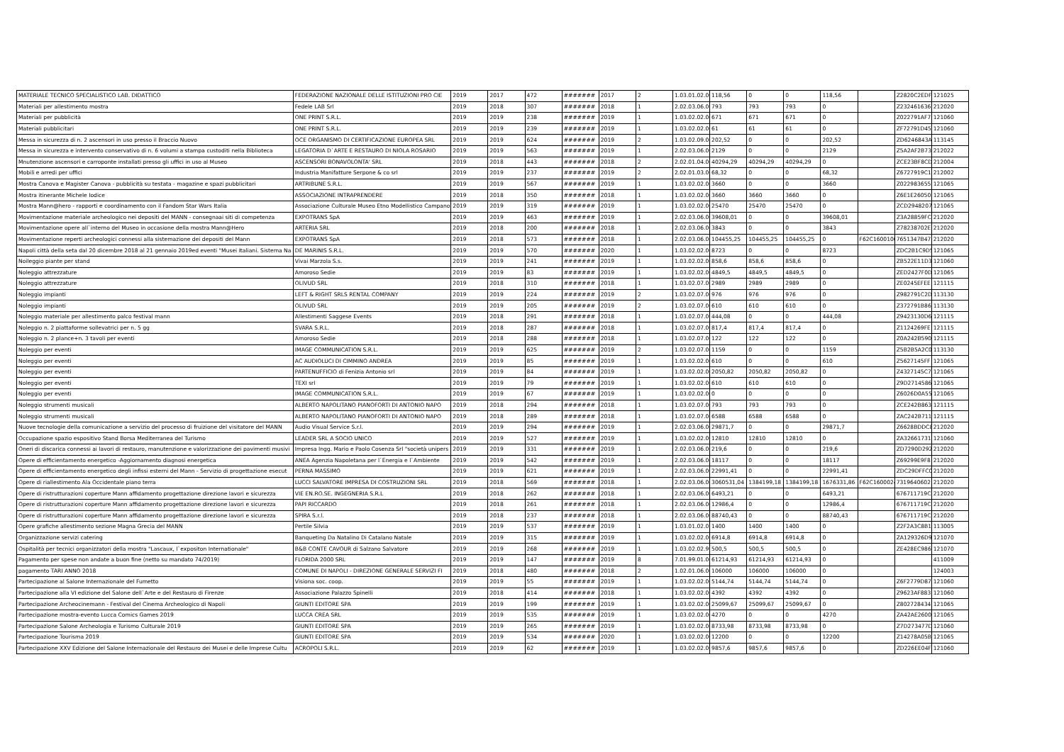| MATERIALE TECNICO SPECIALISTICO LAB. DIDATTICO | FEDERAZIONE NAZIONALE DELLE ISTITUZIONI PRO CIE | 2019 | 2017 | 472 | ####### | 2017 | 2 | 1.03.01.02.00 | 118,56 | 0 | 0 | 118,56 | | Z2820C2EDF | 121025 |
| Materiali per allestimento mostra | Fedele LAB Srl | 2019 | 2018 | 307 | ####### | 2018 | 1 | 2.02.03.06.00 | 793 | 793 | 793 | 0 | | Z232461636 | 212020 |
| Materiali per pubblicità | ONE PRINT S.R.L. | 2019 | 2019 | 238 | ####### | 2019 | 1 | 1.03.02.02.00 | 671 | 671 | 671 | 0 | | Z022791AF7 | 121060 |
| Materiali pubblicitari | ONE PRINT S.R.L. | 2019 | 2019 | 239 | ####### | 2019 | 1 | 1.03.02.02.00 | 61 | 61 | 61 | 0 | | ZF72791D45 | 121060 |
| Messa in sicurezza di n. 2 ascensori in uso presso il Braccio Nuovo | OCE ORGANISMO DI CERTIFICAZIONE EUROPEA SRL | 2019 | 2019 | 624 | ####### | 2019 | 2 | 1.03.02.09.00 | 202,52 | 0 | 0 | 202,52 | | ZD6246843A | 113145 |
| Messa in sicurezza e intervento conservativo di n. 6 volumi a stampa custoditi nella Biblioteca | LEGATORIA D`ARTE E RESTAURO DI NIOLA ROSARIO | 2019 | 2019 | 563 | ####### | 2019 | 1 | 2.02.03.06.00 | 2129 | 0 | 0 | 2129 | | Z5A2AF2B73 | 212022 |
| Mnutenzione ascensori e carroponte installati presso gli uffici in uso al Museo | ASCENSORI BONAVOLONTA' SRL | 2019 | 2018 | 443 | ####### | 2018 | 2 | 2.02.01.04.00 | 40294,29 | 40294,29 | 40294,29 | 0 | | ZCE23BF8CD | 212004 |
| Mobili e arredi per uffici | Industria Manifatture Serpone & co srl | 2019 | 2019 | 237 | ####### | 2019 | 2 | 2.02.01.03.00 | 68,32 | 0 | 0 | 68,32 | | Z6727919C1 | 212002 |
| Mostra Canova e Magister Canova - pubblicità su testata - magazine e spazi pubblicitari | ARTRIBUNE S.R.L. | 2019 | 2019 | 567 | ####### | 2019 | 1 | 1.03.02.02.00 | 3660 | 0 | 0 | 3660 | | Z022983655 | 121065 |
| Mostra itinerante Michele Iodice | ASSOCIAZIONE INTRAPRENDERE | 2019 | 2018 | 350 | ####### | 2018 | 1 | 1.03.02.02.00 | 3660 | 3660 | 3660 | 0 | | Z6E1E26050 | 121065 |
| Mostra Mann@hero - rapporti e coordinamento con il Fandom Star Wars Italia | Associazione Culturale Museo Etno Modellistico Campano | 2019 | 2019 | 319 | ####### | 2019 | 1 | 1.03.02.02.00 | 25470 | 25470 | 25470 | 0 | | ZCD2948207 | 121065 |
| Movimentazione materiale archeologico nei depositi del MANN - consegnaai siti di competenza | EXPOTRANS SpA | 2019 | 2019 | 463 | ####### | 2019 | 1 | 2.02.03.06.00 | 39608,01 | 0 | 0 | 39608,01 | | Z3A28859FC | 212020 |
| Movimentazione opere all`interno del Museo in occasione della mostra Mann@Hero | ARTERIA SRL | 2019 | 2018 | 200 | ####### | 2018 | 1 | 2.02.03.06.00 | 3843 | 0 | 0 | 3843 | | Z78238702E | 212020 |
| Movimentazione reperti archeologici connessi alla sistemazione dei depositi del Mann | EXPOTRANS SpA | 2019 | 2018 | 573 | ####### | 2018 | 1 | 2.02.03.06.00 | 104455,25 | 104455,25 | 104455,25 | 0 | F62C1600100 | 7651347B47 | 212020 |
| Napoli città della seta dal 20 dicembre 2018 al 21 gennaio 2019ed eventi "Musei Italiani. Sistema Na | DE MARINIS S.R.L. | 2019 | 2019 | 570 | ####### | 2020 | 1 | 1.03.02.02.00 | 8723 | 0 | 0 | 8723 | | ZDC2B1C9D5 | 121065 |
| Noileggio piante per stand | Vivai Marzola S.s. | 2019 | 2019 | 241 | ####### | 2019 | 1 | 1.03.02.02.00 | 858,6 | 858,6 | 858,6 | 0 | | ZB522E11D3 | 121060 |
| Noleggio attrezzature | Amoroso Sedie | 2019 | 2019 | 83 | ####### | 2019 | 1 | 1.03.02.02.00 | 4849,5 | 4849,5 | 4849,5 | 0 | | ZED2427F0D | 121065 |
| Noleggio attrezzature | OLIVUD SRL | 2019 | 2018 | 310 | ####### | 2018 | 1 | 1.03.02.07.00 | 2989 | 2989 | 2989 | 0 | | ZE0245EFEE | 121115 |
| Noleggio impianti | LEFT & RIGHT SRLS RENTAL COMPANY | 2019 | 2019 | 224 | ####### | 2019 | 2 | 1.03.02.07.00 | 976 | 976 | 976 | 0 | | Z982791C2D | 113130 |
| Noleggio impianti | OLIVUD SRL | 2019 | 2019 | 205 | ####### | 2019 | 2 | 1.03.02.07.00 | 610 | 610 | 610 | 0 | | Z372791B86 | 113130 |
| Noleggio materiale per allestimento palco festival mann | Allestimenti Saggese Events | 2019 | 2018 | 291 | ####### | 2018 | 1 | 1.03.02.07.00 | 444,08 | 0 | 0 | 444,08 | | Z9423130D6 | 121115 |
| Noleggio n. 2 piattaforme sollevatrici per n. 5 gg | SVARA S.R.L. | 2019 | 2018 | 287 | ####### | 2018 | 1 | 1.03.02.07.00 | 817,4 | 817,4 | 817,4 | 0 | | Z1124269FE | 121115 |
| Noleggio n. 2 plance+n. 3 tavoli per eventi | Amoroso Sedie | 2019 | 2018 | 288 | ####### | 2018 | 1 | 1.03.02.07.00 | 122 | 122 | 122 | 0 | | Z0A242B590 | 121115 |
| Noleggio per eventi | IMAGE COMMUNICATION S.R.L. | 2019 | 2019 | 625 | ####### | 2019 | 2 | 1.03.02.07.00 | 1159 | 0 | 0 | 1159 | | Z5B2B5A2C0 | 113130 |
| Noleggio per eventi | AC AUDIOLUCI DI CIMMINO ANDREA | 2019 | 2019 | 85 | ####### | 2019 | 1 | 1.03.02.02.00 | 610 | 0 | 0 | 610 | | Z5627145FF | 121065 |
| Noleggio per eventi | PARTENUFFICIO di Fenizia Antonio srl | 2019 | 2019 | 84 | ####### | 2019 | 1 | 1.03.02.02.00 | 2050,82 | 2050,82 | 2050,82 | 0 | | Z4327145C7 | 121065 |
| Noleggio per eventi | TEXI srl | 2019 | 2019 | 79 | ####### | 2019 | 1 | 1.03.02.02.00 | 610 | 610 | 610 | 0 | | Z9D2714586 | 121065 |
| Noleggio per eventi | IMAGE COMMUNICATION S.R.L. | 2019 | 2019 | 67 | ####### | 2019 | 1 | 1.03.02.02.00 | 0 | 0 | 0 | 0 | | Z6026D0A55 | 121065 |
| Noleggio strumenti musicali | ALBERTO NAPOLITANO PIANOFORTI DI ANTONIO NAPO | 2019 | 2018 | 294 | ####### | 2018 | 1 | 1.03.02.07.00 | 793 | 793 | 793 | 0 | | ZCE242B863 | 121115 |
| Noleggio strumenti musicali | ALBERTO NAPOLITANO PIANOFORTI DI ANTONIO NAPO | 2019 | 2018 | 289 | ####### | 2018 | 1 | 1.03.02.07.00 | 6588 | 6588 | 6588 | 0 | | ZAC242B711 | 121115 |
| Nuove tecnologie della comunicazione a servizio del processo di fruizione del visitatore del MANN | Audio Visual Service S.r.l. | 2019 | 2019 | 294 | ####### | 2019 | 1 | 2.02.03.06.00 | 29871,7 | 0 | 0 | 29871,7 | | Z6628BDDC8 | 212020 |
| Occupazione spazio espositivo Stand Borsa Mediterranea del Turismo | LEADER SRL A SOCIO UNICO | 2019 | 2019 | 527 | ####### | 2019 | 1 | 1.03.02.02.00 | 12810 | 12810 | 12810 | 0 | | ZA32661731 | 121060 |
| Oneri di discarica connessi ai lavori di restauro, manutenzione e valorizzazione dei pavimenti musivi | Impresa Ingg. Mario e Paolo Cosenza Srl "società unipers | 2019 | 2019 | 331 | ####### | 2019 | 1 | 2.02.03.06.00 | 219,6 | 0 | 0 | 219,6 | | ZD7290D292 | 212020 |
| Opere di efficientamento energetico -Aggiornamento diagnosi energetica | ANEA Agenzia Napoletana per l`Energia e l`Ambiente | 2019 | 2019 | 542 | ####### | 2019 | 1 | 2.02.03.06.00 | 18117 | 0 | 0 | 18117 | | Z69299E9F8 | 212020 |
| Opere di efficientamento energetico degli infissi esterni del Mann - Servizio di progettazione esecut | PERNA MASSIMO | 2019 | 2019 | 621 | ####### | 2019 | 1 | 2.02.03.06.00 | 22991,41 | 0 | 0 | 22991,41 | | ZDC29DFFC0 | 212020 |
| Opere di riallestimento Ala Occidentale piano terra | LUCCI SALVATORE IMPRESA DI COSTRUZIONI SRL | 2019 | 2018 | 569 | ####### | 2018 | 1 | 2.02.03.06.00 | 3060531,04 | 1384199,18 | 1384199,18 | 1676331,86 | F62C1600024 | 7319640602 | 212020 |
| Opere di ristrutturazioni coperture Mann affidamento progettazione direzione lavori e sicurezza | VIE EN.RO.SE. INGEGNERIA S.R.L | 2019 | 2018 | 262 | ####### | 2018 | 1 | 2.02.03.06.00 | 6493,21 | 0 | 0 | 6493,21 | | 676711719C | 212020 |
| Opere di ristrutturazioni coperture Mann affidamento progettazione direzione lavori e sicurezza | PAPI RICCARDO | 2019 | 2018 | 261 | ####### | 2018 | 1 | 2.02.03.06.00 | 12986,4 | 0 | 0 | 12986,4 | | 676711719C | 212020 |
| Opere di ristrutturazioni coperture Mann affidamento progettazione direzione lavori e sicurezza | SPIRA S.r.l. | 2019 | 2018 | 237 | ####### | 2018 | 1 | 2.02.03.06.00 | 88740,43 | 0 | 0 | 88740,43 | | 676711719C | 212020 |
| Opere grafiche allestimento sezione Magna Grecia del MANN | Pertile Silvia | 2019 | 2019 | 537 | ####### | 2019 | 1 | 1.03.01.02.0 | 1400 | 1400 | 1400 | 0 | | Z2F2A3C8B1 | 113005 |
| Organizzazione servizi catering | Banqueting Da Natalino Di Catalano Natale | 2019 | 2019 | 315 | ####### | 2019 | 1 | 1.03.02.02.00 | 6914,8 | 6914,8 | 6914,8 | 0 | | ZA129326D9 | 121070 |
| Ospitalità per tecnici organizzatori della mostra "Lascaux, l`expositon Internationale" | B&B CONTE CAVOUR di Salzano Salvatore | 2019 | 2019 | 268 | ####### | 2019 | 1 | 1.03.02.02.99 | 500,5 | 500,5 | 500,5 | 0 | | ZE428EC986 | 121070 |
| Pagamento per spese non andate a buon fine (netto su mandato 74/2019) | FLORIDA 2000 SRL | 2019 | 2019 | 147 | ####### | 2019 | 8 | 7.01.99.01.00 | 61214,93 | 61214,93 | 61214,93 | 0 | | | 411009 |
| pagamento TARI ANNO 2018 | COMUNE DI NAPOLI - DIREZIONE GENERALE SERVIZI FI | 2019 | 2018 | 480 | ####### | 2018 | 2 | 1.02.01.06.00 | 106000 | 106000 | 106000 | 0 | | | 124003 |
| Partecipazione al Salone Internazionale del Fumetto | Visiona soc. coop. | 2019 | 2019 | 55 | ####### | 2019 | 1 | 1.03.02.02.00 | 5144,74 | 5144,74 | 5144,74 | 0 | | Z6F2779D87 | 121060 |
| Partecipazione alla VI edizione del Salone dell`Arte e del Restauro di Firenze | Associazione Palazzo Spinelli | 2019 | 2018 | 414 | ####### | 2018 | 1 | 1.03.02.02.00 | 4392 | 4392 | 4392 | 0 | | Z9623AF883 | 121060 |
| Partecipazione Archeocinemann - Festival del Cinema Archeologico di Napoli | GIUNTI EDITORE SPA | 2019 | 2019 | 199 | ####### | 2019 | 1 | 1.03.02.02.00 | 25099,67 | 25099,67 | 25099,67 | 0 | | Z802728434 | 121065 |
| Partecipazione mostra-evento Lucca Comics Games 2019 | LUCCA CREA SRL | 2019 | 2019 | 535 | ####### | 2019 | 1 | 1.03.02.02.00 | 4270 | 0 | 0 | 4270 | | ZA42AE2600 | 121065 |
| Partecipazione Salone Archeologia e Turismo Culturale 2019 | GIUNTI EDITORE SPA | 2019 | 2019 | 265 | ####### | 2019 | 1 | 1.03.02.02.00 | 8733,98 | 8733,98 | 8733,98 | 0 | | Z7D273477D | 121060 |
| Partecipazione Tourisma 2019 | GIUNTI EDITORE SPA | 2019 | 2019 | 534 | ####### | 2020 | 1 | 1.03.02.02.00 | 12200 | 0 | 0 | 12200 | | Z14278A05B | 121065 |
| Partecipazione XXV Edizione del Salone Internazionale del Restauro dei Musei e delle Imprese Cultu | ACROPOLI S.R.L. | 2019 | 2019 | 62 | ####### | 2019 | 1 | 1.03.02.02.00 | 9857,6 | 9857,6 | 9857,6 | 0 | | ZD226EE04F | 121060 |